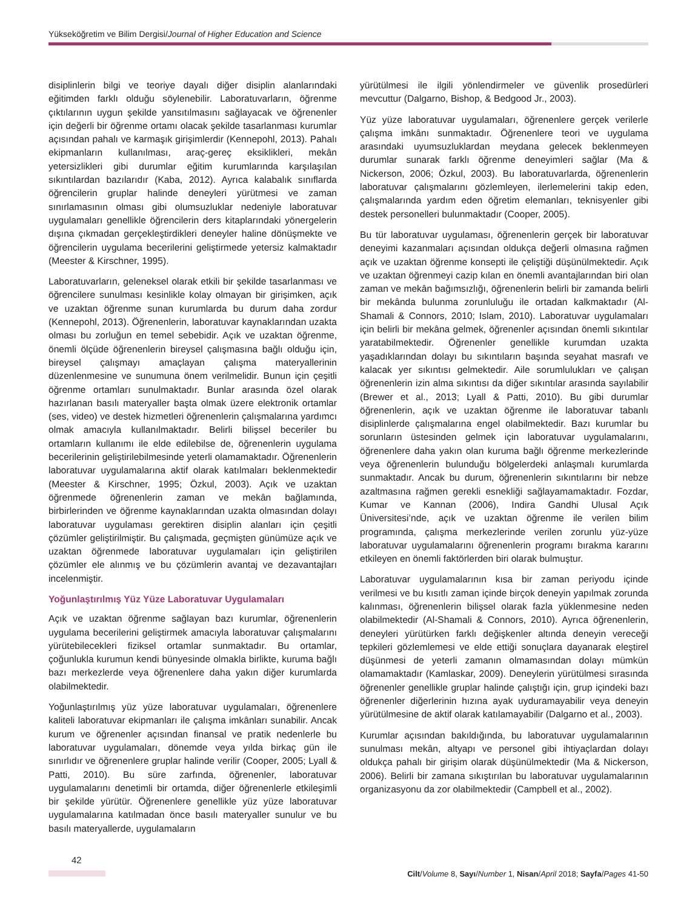Yükseköğretim ve Bilim Dergisi/Journal of Higher Education and Science
disiplinlerin bilgi ve teoriye dayalı diğer disiplin alanlarındaki eğitimden farklı olduğu söylenebilir. Laboratuvarların, öğrenme çıktılarının uygun şekilde yansıtılmasını sağlayacak ve öğrenenler için değerli bir öğrenme ortamı olacak şekilde tasarlanması kurumlar açısından pahalı ve karmaşık girişimlerdir (Kennepohl, 2013). Pahalı ekipmanların kullanılması, araç-gereç eksiklikleri, mekân yetersizlikleri gibi durumlar eğitim kurumlarında karşılaşılan sıkıntılardan bazılarıdır (Kaba, 2012). Ayrıca kalabalık sınıflarda öğrencilerin gruplar halinde deneyleri yürütmesi ve zaman sınırlamasının olması gibi olumsuzluklar nedeniyle laboratuvar uygulamaları genellikle öğrencilerin ders kitaplarındaki yönergelerin dışına çıkmadan gerçekleştirdikleri deneyler haline dönüşmekte ve öğrencilerin uygulama becerilerini geliştirmede yetersiz kalmaktadır (Meester & Kirschner, 1995).
Laboratuvarların, geleneksel olarak etkili bir şekilde tasarlanması ve öğrencilere sunulması kesinlikle kolay olmayan bir girişimken, açık ve uzaktan öğrenme sunan kurumlarda bu durum daha zordur (Kennepohl, 2013). Öğrenenlerin, laboratuvar kaynaklarından uzakta olması bu zorluğun en temel sebebidir. Açık ve uzaktan öğrenme, önemli ölçüde öğrenenlerin bireysel çalışmasına bağlı olduğu için, bireysel çalışmayı amaçlayan çalışma materyallerinin düzenlenmesine ve sunumuna önem verilmelidir. Bunun için çeşitli öğrenme ortamları sunulmaktadır. Bunlar arasında özel olarak hazırlanan basılı materyaller başta olmak üzere elektronik ortamlar (ses, video) ve destek hizmetleri öğrenenlerin çalışmalarına yardımcı olmak amacıyla kullanılmaktadır. Belirli bilişsel beceriler bu ortamların kullanımı ile elde edilebilse de, öğrenenlerin uygulama becerilerinin geliştirilebilmesinde yeterli olamamaktadır. Öğrenenlerin laboratuvar uygulamalarına aktif olarak katılmaları beklenmektedir (Meester & Kirschner, 1995; Özkul, 2003). Açık ve uzaktan öğrenmede öğrenenlerin zaman ve mekân bağlamında, birbirlerinden ve öğrenme kaynaklarından uzakta olmasından dolayı laboratuvar uygulaması gerektiren disiplin alanları için çeşitli çözümler geliştirilmiştir. Bu çalışmada, geçmişten günümüze açık ve uzaktan öğrenmede laboratuvar uygulamaları için geliştirilen çözümler ele alınmış ve bu çözümlerin avantaj ve dezavantajları incelenmiştir.
Yoğunlaştırılmış Yüz Yüze Laboratuvar Uygulamaları
Açık ve uzaktan öğrenme sağlayan bazı kurumlar, öğrenenlerin uygulama becerilerini geliştirmek amacıyla laboratuvar çalışmalarını yürütebilecekleri fiziksel ortamlar sunmaktadır. Bu ortamlar, çoğunlukla kurumun kendi bünyesinde olmakla birlikte, kuruma bağlı bazı merkezlerde veya öğrenenlere daha yakın diğer kurumlarda olabilmektedir.
Yoğunlaştırılmış yüz yüze laboratuvar uygulamaları, öğrenenlere kaliteli laboratuvar ekipmanları ile çalışma imkânları sunabilir. Ancak kurum ve öğrenenler açısından finansal ve pratik nedenlerle bu laboratuvar uygulamaları, dönemde veya yılda birkaç gün ile sınırlıdır ve öğrenenlere gruplar halinde verilir (Cooper, 2005; Lyall & Patti, 2010). Bu süre zarfında, öğrenenler, laboratuvar uygulamalarını denetimli bir ortamda, diğer öğrenenlerle etkileşimli bir şekilde yürütür. Öğrenenlere genellikle yüz yüze laboratuvar uygulamalarına katılmadan önce basılı materyaller sunulur ve bu basılı materyallerde, uygulamaların
yürütülmesi ile ilgili yönlendirmeler ve güvenlik prosedürleri mevcuttur (Dalgarno, Bishop, & Bedgood Jr., 2003).
Yüz yüze laboratuvar uygulamaları, öğrenenlere gerçek verilerle çalışma imkânı sunmaktadır. Öğrenenlere teori ve uygulama arasındaki uyumsuzluklardan meydana gelecek beklenmeyen durumlar sunarak farklı öğrenme deneyimleri sağlar (Ma & Nickerson, 2006; Özkul, 2003). Bu laboratuvarlarda, öğrenenlerin laboratuvar çalışmalarını gözlemleyen, ilerlemelerini takip eden, çalışmalarında yardım eden öğretim elemanları, teknisyenler gibi destek personelleri bulunmaktadır (Cooper, 2005).
Bu tür laboratuvar uygulaması, öğrenenlerin gerçek bir laboratuvar deneyimi kazanmaları açısından oldukça değerli olmasına rağmen açık ve uzaktan öğrenme konsepti ile çeliştiği düşünülmektedir. Açık ve uzaktan öğrenmeyi cazip kılan en önemli avantajlarından biri olan zaman ve mekân bağımsızlığı, öğrenenlerin belirli bir zamanda belirli bir mekânda bulunma zorunluluğu ile ortadan kalkmaktadır (Al-Shamali & Connors, 2010; Islam, 2010). Laboratuvar uygulamaları için belirli bir mekâna gelmek, öğrenenler açısından önemli sıkıntılar yaratabilmektedir. Öğrenenler genellikle kurumdan uzakta yaşadıklarından dolayı bu sıkıntıların başında seyahat masrafı ve kalacak yer sıkıntısı gelmektedir. Aile sorumlulukları ve çalışan öğrenenlerin izin alma sıkıntısı da diğer sıkıntılar arasında sayılabilir (Brewer et al., 2013; Lyall & Patti, 2010). Bu gibi durumlar öğrenenlerin, açık ve uzaktan öğrenme ile laboratuvar tabanlı disiplinlerde çalışmalarına engel olabilmektedir. Bazı kurumlar bu sorunların üstesinden gelmek için laboratuvar uygulamalarını, öğrenenlere daha yakın olan kuruma bağlı öğrenme merkezlerinde veya öğrenenlerin bulunduğu bölgelerdeki anlaşmalı kurumlarda sunmaktadır. Ancak bu durum, öğrenenlerin sıkıntılarını bir nebze azaltmasına rağmen gerekli esnekliği sağlayamamaktadır. Fozdar, Kumar ve Kannan (2006), Indira Gandhi Ulusal Açık Üniversitesi’nde, açık ve uzaktan öğrenme ile verilen bilim programında, çalışma merkezlerinde verilen zorunlu yüz-yüze laboratuvar uygulamalarını öğrenenlerin programı bırakma kararını etkileyen en önemli faktörlerden biri olarak bulmuştur.
Laboratuvar uygulamalarının kısa bir zaman periyodu içinde verilmesi ve bu kısıtlı zaman içinde birçok deneyin yapılmak zorunda kalınması, öğrenenlerin bilişsel olarak fazla yüklenmesine neden olabilmektedir (Al-Shamali & Connors, 2010). Ayrıca öğrenenlerin, deneyleri yürütürken farklı değişkenler altında deneyin vereceği tepkileri gözlemlemesi ve elde ettiği sonuçlara dayanarak eleştirel düşünmesi de yeterli zamanın olmamasından dolayı mümkün olamamaktadır (Kamlaskar, 2009). Deneylerin yürütülmesi sırasında öğrenenler genellikle gruplar halinde çalıştığı için, grup içindeki bazı öğrenenler diğerlerinin hızına ayak uyduramayabilir veya deneyin yürütülmesine de aktif olarak katılamayabilir (Dalgarno et al., 2003).
Kurumlar açısından bakıldığında, bu laboratuvar uygulamalarının sunulması mekân, altyapı ve personel gibi ihtiyaçlardan dolayı oldukça pahalı bir girişim olarak düşünülmektedir (Ma & Nickerson, 2006). Belirli bir zamana sıkıştırılan bu laboratuvar uygulamalarının organizasyonu da zor olabilmektedir (Campbell et al., 2002).
42
Cilt/Volume 8, Sayı/Number 1, Nisan/April 2018; Sayfa/Pages 41-50